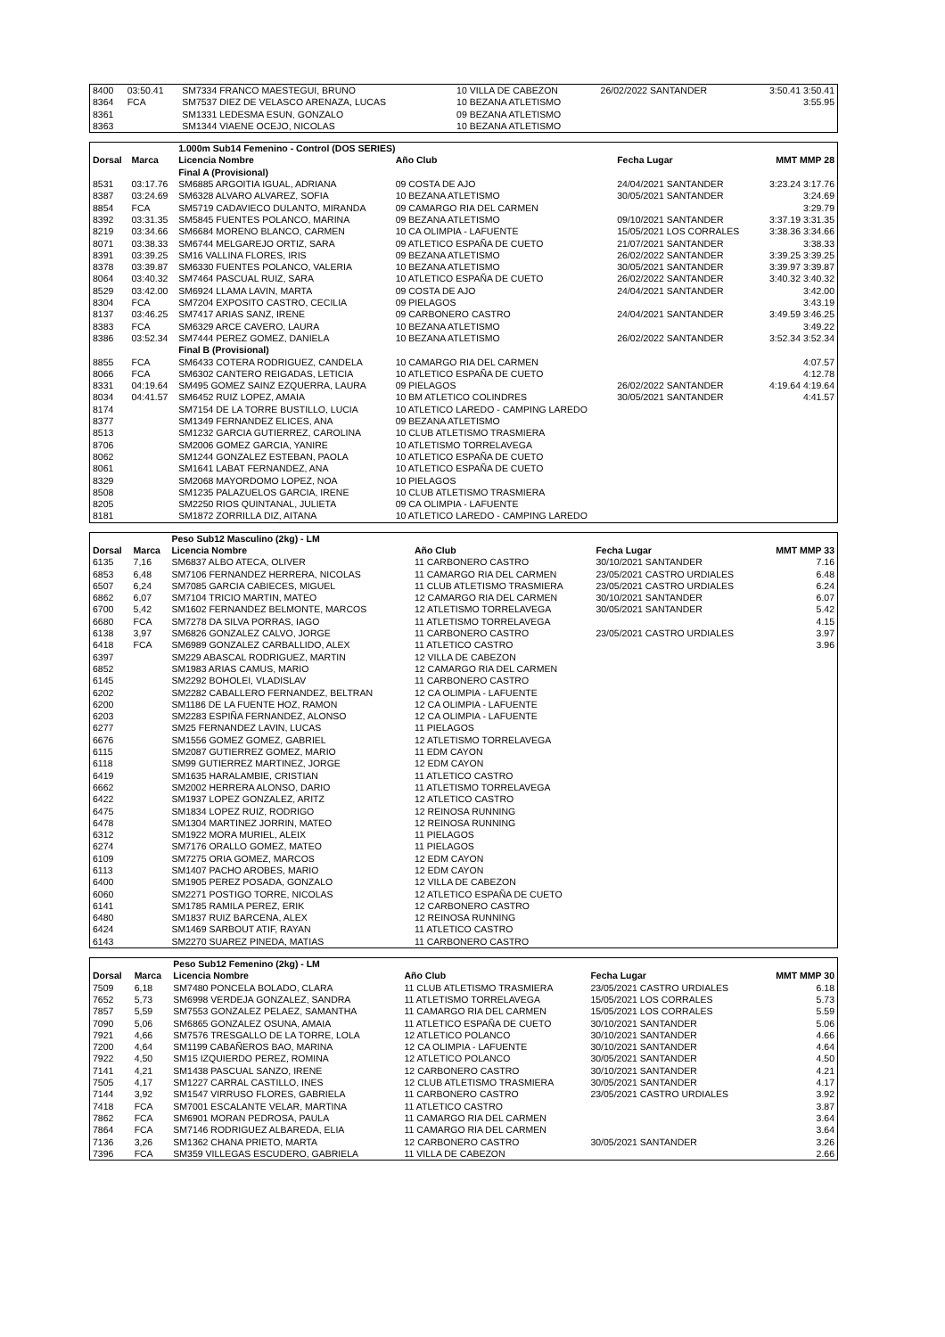| 8400 | 03:50.41 | SM7334 FRANCO MAESTEGUI, BRUNO | 10 VILLA DE CABEZON | 26/02/2022 SANTANDER | 3:50.41 3:50.41 |
| 8364 | FCA | SM7537 DIEZ DE VELASCO ARENAZA, LUCAS | 10 BEZANA ATLETISMO | | 3:55.95 |
| 8361 | | SM1331 LEDESMA ESUN, GONZALO | 09 BEZANA ATLETISMO | | |
| 8363 | | SM1344 VIAENE OCEJO, NICOLAS | 10 BEZANA ATLETISMO | | |
| | | 1.000m Sub14 Femenino - Control (DOS SERIES) | | | |
| --- | --- | --- | --- | --- | --- |
| Dorsal | Marca | Licencia Nombre | Año Club | Fecha Lugar | MMT MMP 28 |
| | | Final A (Provisional) | | | |
| 8531 | 03:17.76 | SM6885 ARGOITIA IGUAL, ADRIANA | 09 COSTA DE AJO | 24/04/2021 SANTANDER | 3:23.24 3:17.76 |
| 8387 | 03:24.69 | SM6328 ALVARO ALVAREZ, SOFIA | 10 BEZANA ATLETISMO | 30/05/2021 SANTANDER | 3:24.69 |
| 8854 | FCA | SM5719 CADAVIECO DULANTO, MIRANDA | 09 CAMARGO RIA DEL CARMEN | | 3:29.79 |
| 8392 | 03:31.35 | SM5845 FUENTES POLANCO, MARINA | 09 BEZANA ATLETISMO | 09/10/2021 SANTANDER | 3:37.19 3:31.35 |
| 8219 | 03:34.66 | SM6684 MORENO BLANCO, CARMEN | 10 CA OLIMPIA - LAFUENTE | 15/05/2021 LOS CORRALES | 3:38.36 3:34.66 |
| 8071 | 03:38.33 | SM6744 MELGAREJO ORTIZ, SARA | 09 ATLETICO ESPAÑA DE CUETO | 21/07/2021 SANTANDER | 3:38.33 |
| 8391 | 03:39.25 | SM16 VALLINA FLORES, IRIS | 09 BEZANA ATLETISMO | 26/02/2022 SANTANDER | 3:39.25 3:39.25 |
| 8378 | 03:39.87 | SM6330 FUENTES POLANCO, VALERIA | 10 BEZANA ATLETISMO | 30/05/2021 SANTANDER | 3:39.97 3:39.87 |
| 8064 | 03:40.32 | SM7464 PASCUAL RUIZ, SARA | 10 ATLETICO ESPAÑA DE CUETO | 26/02/2022 SANTANDER | 3:40.32 3:40.32 |
| 8529 | 03:42.00 | SM6924 LLAMA LAVIN, MARTA | 09 COSTA DE AJO | 24/04/2021 SANTANDER | 3:42.00 |
| 8304 | FCA | SM7204 EXPOSITO CASTRO, CECILIA | 09 PIELAGOS | | 3:43.19 |
| 8137 | 03:46.25 | SM7417 ARIAS SANZ, IRENE | 09 CARBONERO CASTRO | 24/04/2021 SANTANDER | 3:49.59 3:46.25 |
| 8383 | FCA | SM6329 ARCE CAVERO, LAURA | 10 BEZANA ATLETISMO | | 3:49.22 |
| 8386 | 03:52.34 | SM7444 PEREZ GOMEZ, DANIELA | 10 BEZANA ATLETISMO | 26/02/2022 SANTANDER | 3:52.34 3:52.34 |
| | | Final B (Provisional) | | | |
| 8855 | FCA | SM6433 COTERA RODRIGUEZ, CANDELA | 10 CAMARGO RIA DEL CARMEN | | 4:07.57 |
| 8066 | FCA | SM6302 CANTERO REIGADAS, LETICIA | 10 ATLETICO ESPAÑA DE CUETO | | 4:12.78 |
| 8331 | 04:19.64 | SM495 GOMEZ SAINZ EZQUERRA, LAURA | 09 PIELAGOS | 26/02/2022 SANTANDER | 4:19.64 4:19.64 |
| 8034 | 04:41.57 | SM6452 RUIZ LOPEZ, AMAIA | 10 BM ATLETICO COLINDRES | 30/05/2021 SANTANDER | 4:41.57 |
| 8174 | | SM7154 DE LA TORRE BUSTILLO, LUCIA | 10 ATLETICO LAREDO - CAMPING LAREDO | | |
| 8377 | | SM1349 FERNANDEZ ELICES, ANA | 09 BEZANA ATLETISMO | | |
| 8513 | | SM1232 GARCIA GUTIERREZ, CAROLINA | 10 CLUB ATLETISMO TRASMIERA | | |
| 8706 | | SM2006 GOMEZ GARCIA, YANIRE | 10 ATLETISMO TORRELAVEGA | | |
| 8062 | | SM1244 GONZALEZ ESTEBAN, PAOLA | 10 ATLETICO ESPAÑA DE CUETO | | |
| 8061 | | SM1641 LABAT FERNANDEZ, ANA | 10 ATLETICO ESPAÑA DE CUETO | | |
| 8329 | | SM2068 MAYORDOMO LOPEZ, NOA | 10 PIELAGOS | | |
| 8508 | | SM1235 PALAZUELOS GARCIA, IRENE | 10 CLUB ATLETISMO TRASMIERA | | |
| 8205 | | SM2250 RIOS QUINTANAL, JULIETA | 09 CA OLIMPIA - LAFUENTE | | |
| 8181 | | SM1872 ZORRILLA DIZ, AITANA | 10 ATLETICO LAREDO - CAMPING LAREDO | | |
| | | Peso Sub12 Masculino (2kg) - LM | | | |
| --- | --- | --- | --- | --- | --- |
| Dorsal | Marca | Licencia Nombre | Año Club | Fecha Lugar | MMT MMP 33 |
| 6135 | 7,16 | SM6837 ALBO ATECA, OLIVER | 11 CARBONERO CASTRO | 30/10/2021 SANTANDER | 7.16 |
| 6853 | 6,48 | SM7106 FERNANDEZ HERRERA, NICOLAS | 11 CAMARGO RIA DEL CARMEN | 23/05/2021 CASTRO URDIALES | 6.48 |
| 6507 | 6,24 | SM7085 GARCIA CABIECES, MIGUEL | 11 CLUB ATLETISMO TRASMIERA | 23/05/2021 CASTRO URDIALES | 6.24 |
| 6862 | 6,07 | SM7104 TRICIO MARTIN, MATEO | 12 CAMARGO RIA DEL CARMEN | 30/10/2021 SANTANDER | 6.07 |
| 6700 | 5,42 | SM1602 FERNANDEZ BELMONTE, MARCOS | 12 ATLETISMO TORRELAVEGA | 30/05/2021 SANTANDER | 5.42 |
| 6680 | FCA | SM7278 DA SILVA PORRAS, IAGO | 11 ATLETISMO TORRELAVEGA | | 4.15 |
| 6138 | 3,97 | SM6826 GONZALEZ CALVO, JORGE | 11 CARBONERO CASTRO | 23/05/2021 CASTRO URDIALES | 3.97 |
| 6418 | FCA | SM6989 GONZALEZ CARBALLIDO, ALEX | 11 ATLETICO CASTRO | | 3.96 |
| 6397 | | SM229 ABASCAL RODRIGUEZ, MARTIN | 12 VILLA DE CABEZON | | |
| 6852 | | SM1983 ARIAS CAMUS, MARIO | 12 CAMARGO RIA DEL CARMEN | | |
| 6145 | | SM2292 BOHOLEI, VLADISLAV | 11 CARBONERO CASTRO | | |
| 6202 | | SM2282 CABALLERO FERNANDEZ, BELTRAN | 12 CA OLIMPIA - LAFUENTE | | |
| 6200 | | SM1186 DE LA FUENTE HOZ, RAMON | 12 CA OLIMPIA - LAFUENTE | | |
| 6203 | | SM2283 ESPIÑA FERNANDEZ, ALONSO | 12 CA OLIMPIA - LAFUENTE | | |
| 6277 | | SM25 FERNANDEZ LAVIN, LUCAS | 11 PIELAGOS | | |
| 6676 | | SM1556 GOMEZ GOMEZ, GABRIEL | 12 ATLETISMO TORRELAVEGA | | |
| 6115 | | SM2087 GUTIERREZ GOMEZ, MARIO | 11 EDM CAYON | | |
| 6118 | | SM99 GUTIERREZ MARTINEZ, JORGE | 12 EDM CAYON | | |
| 6419 | | SM1635 HARALAMBIE, CRISTIAN | 11 ATLETICO CASTRO | | |
| 6662 | | SM2002 HERRERA ALONSO, DARIO | 11 ATLETISMO TORRELAVEGA | | |
| 6422 | | SM1937 LOPEZ GONZALEZ, ARITZ | 12 ATLETICO CASTRO | | |
| 6475 | | SM1834 LOPEZ RUIZ, RODRIGO | 12 REINOSA RUNNING | | |
| 6478 | | SM1304 MARTINEZ JORRIN, MATEO | 12 REINOSA RUNNING | | |
| 6312 | | SM1922 MORA MURIEL, ALEIX | 11 PIELAGOS | | |
| 6274 | | SM7176 ORALLO GOMEZ, MATEO | 11 PIELAGOS | | |
| 6109 | | SM7275 ORIA GOMEZ, MARCOS | 12 EDM CAYON | | |
| 6113 | | SM1407 PACHO AROBES, MARIO | 12 EDM CAYON | | |
| 6400 | | SM1905 PEREZ POSADA, GONZALO | 12 VILLA DE CABEZON | | |
| 6060 | | SM2271 POSTIGO TORRE, NICOLAS | 12 ATLETICO ESPAÑA DE CUETO | | |
| 6141 | | SM1785 RAMILA PEREZ, ERIK | 12 CARBONERO CASTRO | | |
| 6480 | | SM1837 RUIZ BARCENA, ALEX | 12 REINOSA RUNNING | | |
| 6424 | | SM1469 SARBOUT ATIF, RAYAN | 11 ATLETICO CASTRO | | |
| 6143 | | SM2270 SUAREZ PINEDA, MATIAS | 11 CARBONERO CASTRO | | |
| | | Peso Sub12 Femenino (2kg) - LM | | | |
| --- | --- | --- | --- | --- | --- |
| Dorsal | Marca | Licencia Nombre | Año Club | Fecha Lugar | MMT MMP 30 |
| 7509 | 6,18 | SM7480 PONCELA BOLADO, CLARA | 11 CLUB ATLETISMO TRASMIERA | 23/05/2021 CASTRO URDIALES | 6.18 |
| 7652 | 5,73 | SM6998 VERDEJA GONZALEZ, SANDRA | 11 ATLETISMO TORRELAVEGA | 15/05/2021 LOS CORRALES | 5.73 |
| 7857 | 5,59 | SM7553 GONZALEZ PELAEZ, SAMANTHA | 11 CAMARGO RIA DEL CARMEN | 15/05/2021 LOS CORRALES | 5.59 |
| 7090 | 5,06 | SM6865 GONZALEZ OSUNA, AMAIA | 11 ATLETICO ESPAÑA DE CUETO | 30/10/2021 SANTANDER | 5.06 |
| 7921 | 4,66 | SM7576 TRESGALLO DE LA TORRE, LOLA | 12 ATLETICO POLANCO | 30/10/2021 SANTANDER | 4.66 |
| 7200 | 4,64 | SM1199 CABAÑEROS BAO, MARINA | 12 CA OLIMPIA - LAFUENTE | 30/10/2021 SANTANDER | 4.64 |
| 7922 | 4,50 | SM15 IZQUIERDO PEREZ, ROMINA | 12 ATLETICO POLANCO | 30/05/2021 SANTANDER | 4.50 |
| 7141 | 4,21 | SM1438 PASCUAL SANZO, IRENE | 12 CARBONERO CASTRO | 30/10/2021 SANTANDER | 4.21 |
| 7505 | 4,17 | SM1227 CARRAL CASTILLO, INES | 12 CLUB ATLETISMO TRASMIERA | 30/05/2021 SANTANDER | 4.17 |
| 7144 | 3,92 | SM1547 VIRRUSO FLORES, GABRIELA | 11 CARBONERO CASTRO | 23/05/2021 CASTRO URDIALES | 3.92 |
| 7418 | FCA | SM7001 ESCALANTE VELAR, MARTINA | 11 ATLETICO CASTRO | | 3.87 |
| 7862 | FCA | SM6901 MORAN PEDROSA, PAULA | 11 CAMARGO RIA DEL CARMEN | | 3.64 |
| 7864 | FCA | SM7146 RODRIGUEZ ALBAREDA, ELIA | 11 CAMARGO RIA DEL CARMEN | | 3.64 |
| 7136 | 3,26 | SM1362 CHANA PRIETO, MARTA | 12 CARBONERO CASTRO | 30/05/2021 SANTANDER | 3.26 |
| 7396 | FCA | SM359 VILLEGAS ESCUDERO, GABRIELA | 11 VILLA DE CABEZON | | 2.66 |